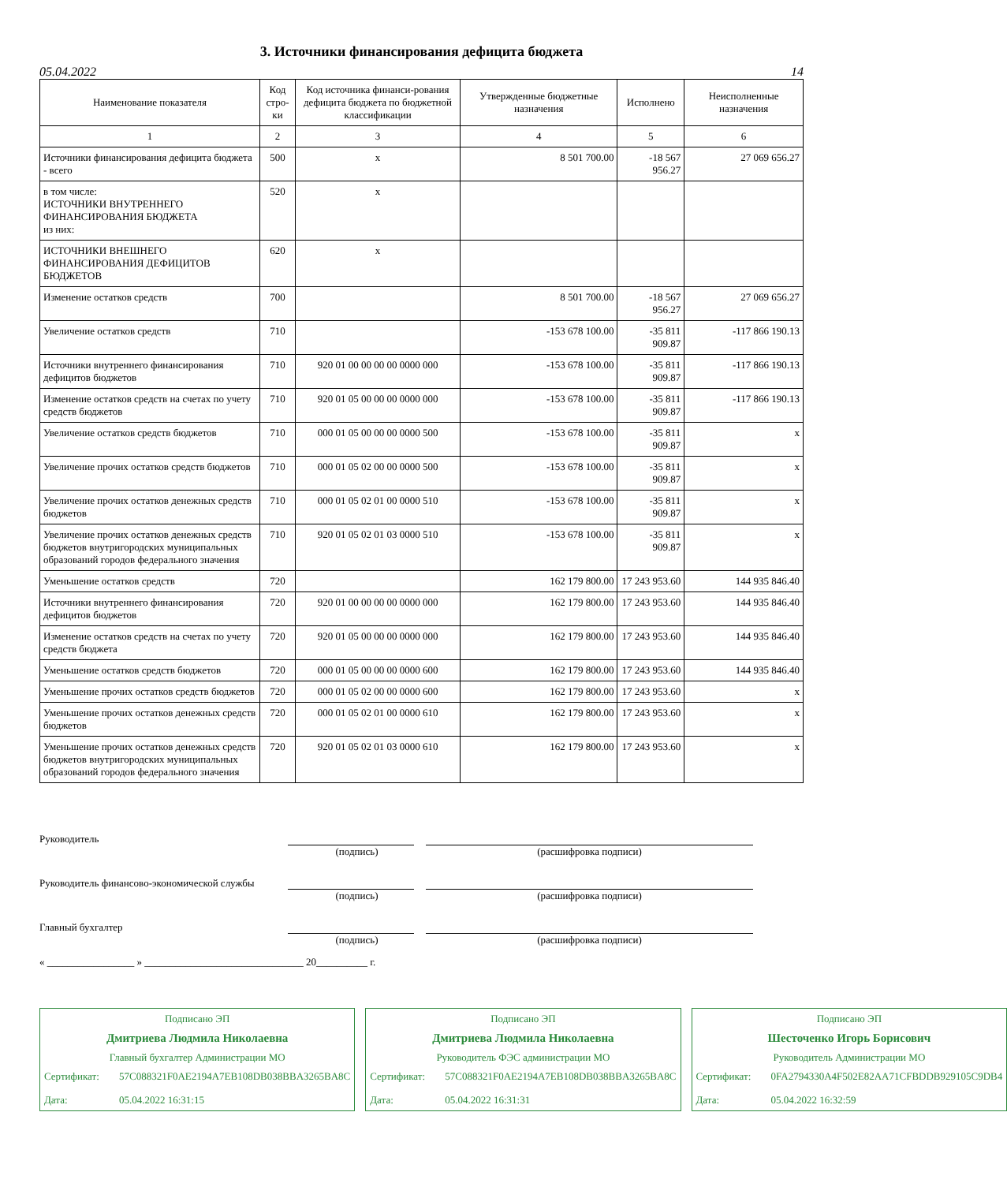3. Источники финансирования дефицита бюджета
05.04.2022 14
| Наименование показателя | Код стро-ки | Код источника финанси-рования дефицита бюджета по бюджетной классификации | Утвержденные бюджетные назначения | Исполнено | Неисполненные назначения |
| --- | --- | --- | --- | --- | --- |
| 1 | 2 | 3 | 4 | 5 | 6 |
| Источники финансирования дефицита бюджета - всего | 500 | x | 8 501 700.00 | -18 567 956.27 | 27 069 656.27 |
| в том числе: ИСТОЧНИКИ ВНУТРЕННЕГО ФИНАНСИРОВАНИЯ БЮДЖЕТА из них: | 520 | x | | | |
| ИСТОЧНИКИ ВНЕШНЕГО ФИНАНСИРОВАНИЯ ДЕФИЦИТОВ БЮДЖЕТОВ | 620 | x | | | |
| Изменение остатков средств | 700 | | 8 501 700.00 | -18 567 956.27 | 27 069 656.27 |
| Увеличение остатков средств | 710 | | -153 678 100.00 | -35 811 909.87 | -117 866 190.13 |
| Источники внутреннего финансирования дефицитов бюджетов | 710 | 920 01 00 00 00 00 0000 000 | -153 678 100.00 | -35 811 909.87 | -117 866 190.13 |
| Изменение остатков средств на счетах по учету средств бюджетов | 710 | 920 01 05 00 00 00 0000 000 | -153 678 100.00 | -35 811 909.87 | -117 866 190.13 |
| Увеличение остатков средств бюджетов | 710 | 000 01 05 00 00 00 0000 500 | -153 678 100.00 | -35 811 909.87 | x |
| Увеличение прочих остатков средств бюджетов | 710 | 000 01 05 02 00 00 0000 500 | -153 678 100.00 | -35 811 909.87 | x |
| Увеличение прочих остатков денежных средств бюджетов | 710 | 000 01 05 02 01 00 0000 510 | -153 678 100.00 | -35 811 909.87 | x |
| Увеличение прочих остатков денежных средств бюджетов внутригородских муниципальных образований городов федерального значения | 710 | 920 01 05 02 01 03 0000 510 | -153 678 100.00 | -35 811 909.87 | x |
| Уменьшение остатков средств | 720 | | 162 179 800.00 | 17 243 953.60 | 144 935 846.40 |
| Источники внутреннего финансирования дефицитов бюджетов | 720 | 920 01 00 00 00 00 0000 000 | 162 179 800.00 | 17 243 953.60 | 144 935 846.40 |
| Изменение остатков средств на счетах по учету средств бюджета | 720 | 920 01 05 00 00 00 0000 000 | 162 179 800.00 | 17 243 953.60 | 144 935 846.40 |
| Уменьшение остатков средств бюджетов | 720 | 000 01 05 00 00 00 0000 600 | 162 179 800.00 | 17 243 953.60 | 144 935 846.40 |
| Уменьшение прочих остатков средств бюджетов | 720 | 000 01 05 02 00 00 0000 600 | 162 179 800.00 | 17 243 953.60 | x |
| Уменьшение прочих остатков денежных средств бюджетов | 720 | 000 01 05 02 01 00 0000 610 | 162 179 800.00 | 17 243 953.60 | x |
| Уменьшение прочих остатков денежных средств бюджетов внутригородских муниципальных образований городов федерального значения | 720 | 920 01 05 02 01 03 0000 610 | 162 179 800.00 | 17 243 953.60 | x |
Руководитель
(подпись) (расшифровка подписи)
Руководитель финансово-экономической службы
(подпись) (расшифровка подписи)
Главный бухгалтер
(подпись) (расшифровка подписи)
« _________________ » _______________________________ 20__________ г.
Подписано ЭП
Дмитриева Людмила Николаевна
Главный бухгалтер Администрации МО
Сертификат: 57C088321F0AE2194A7EB108DB038BBA3265BA8C Дата: 05.04.2022 16:31:15
Подписано ЭП
Дмитриева Людмила Николаевна
Руководитель ФЭС администрации МО
Сертификат: 57C088321F0AE2194A7EB108DB038BBA3265BA8C Дата: 05.04.2022 16:31:31
Подписано ЭП
Шесточенко Игорь Борисович
Руководитель Администрации МО
Сертификат: 0FA2794330A4F502E82AA71CFBDDB929105C9DB4 Дата: 05.04.2022 16:32:59